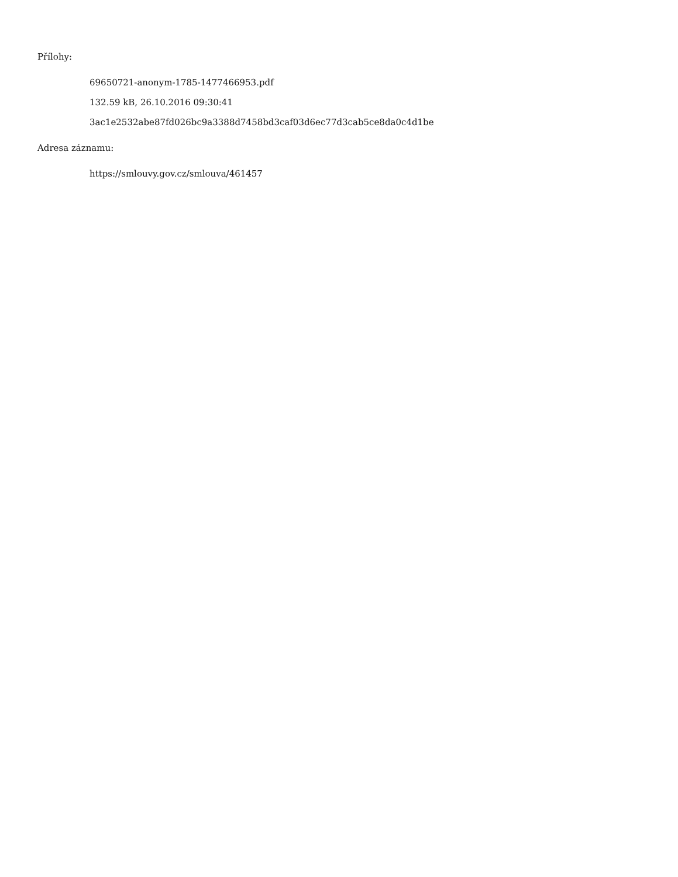Přílohy:
69650721-anonym-1785-1477466953.pdf
132.59 kB, 26.10.2016 09:30:41
3ac1e2532abe87fd026bc9a3388d7458bd3caf03d6ec77d3cab5ce8da0c4d1be
Adresa záznamu:
https://smlouvy.gov.cz/smlouva/461457